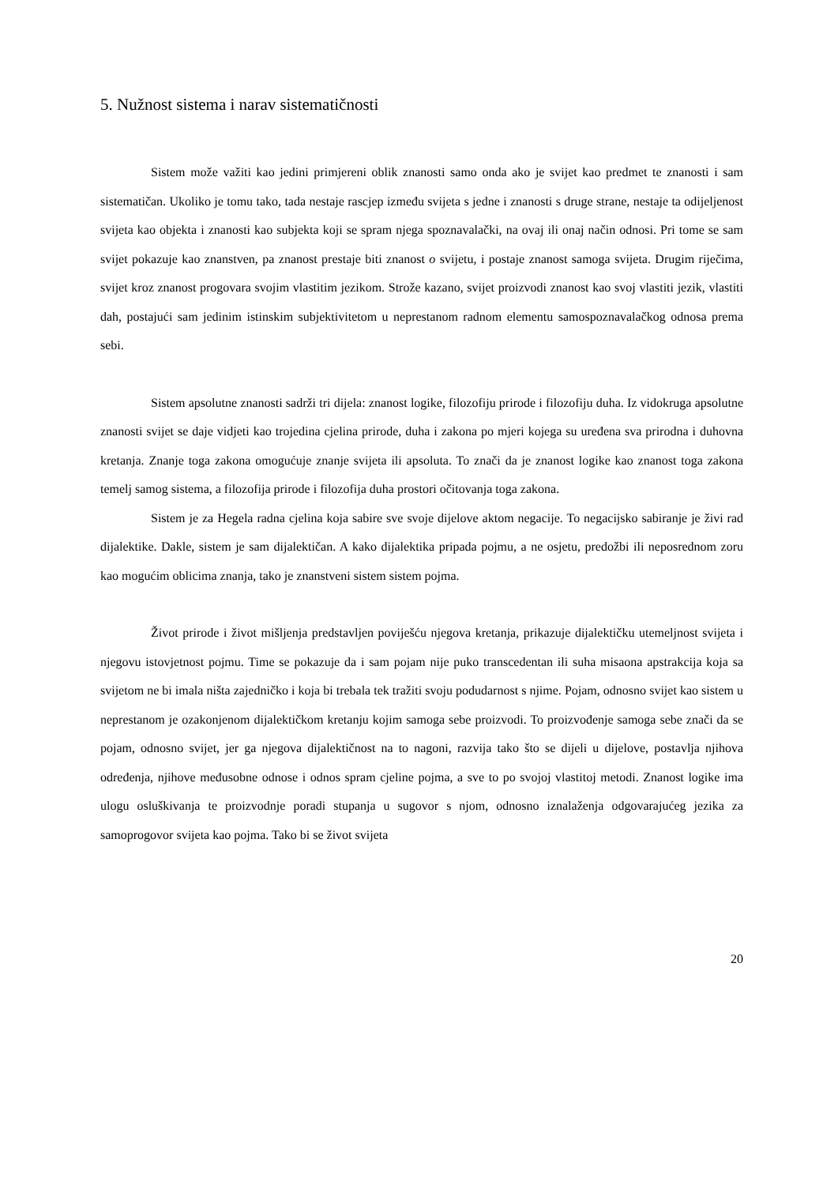5. Nužnost sistema i narav sistematičnosti
Sistem može važiti kao jedini primjereni oblik znanosti samo onda ako je svijet kao predmet te znanosti i sam sistematičan. Ukoliko je tomu tako, tada nestaje rascjep između svijeta s jedne i znanosti s druge strane, nestaje ta odijeljenost svijeta kao objekta i znanosti kao subjekta koji se spram njega spoznavalački, na ovaj ili onaj način odnosi. Pri tome se sam svijet pokazuje kao znanstven, pa znanost prestaje biti znanost o svijetu, i postaje znanost samoga svijeta. Drugim riječima, svijet kroz znanost progovara svojim vlastitim jezikom. Strože kazano, svijet proizvodi znanost kao svoj vlastiti jezik, vlastiti dah, postajući sam jedinim istinskim subjektivitetom u neprestanom radnom elementu samospoznavalačkog odnosa prema sebi.
Sistem apsolutne znanosti sadrži tri dijela: znanost logike, filozofiju prirode i filozofiju duha. Iz vidokruga apsolutne znanosti svijet se daje vidjeti kao trojedina cjelina prirode, duha i zakona po mjeri kojega su uređena sva prirodna i duhovna kretanja. Znanje toga zakona omogućuje znanje svijeta ili apsoluta. To znači da je znanost logike kao znanost toga zakona temelj samog sistema, a filozofija prirode i filozofija duha prostori očitovanja toga zakona.
Sistem je za Hegela radna cjelina koja sabire sve svoje dijelove aktom negacije. To negacijsko sabiranje je živi rad dijalektike. Dakle, sistem je sam dijalektičan. A kako dijalektika pripada pojmu, a ne osjetu, predožbi ili neposrednom zoru kao mogućim oblicima znanja, tako je znanstveni sistem sistem pojma.
Život prirode i život mišljenja predstavljen poviješću njegova kretanja, prikazuje dijalektičku utemeljnost svijeta i njegovu istovjetnost pojmu. Time se pokazuje da i sam pojam nije puko transcedentan ili suha misaona apstrakcija koja sa svijetom ne bi imala ništa zajedničko i koja bi trebala tek tražiti svoju podudarnost s njime. Pojam, odnosno svijet kao sistem u neprestanom je ozakonjenom dijalektičkom kretanju kojim samoga sebe proizvodi. To proizvođenje samoga sebe znači da se pojam, odnosno svijet, jer ga njegova dijalektičnost na to nagoni, razvija tako što se dijeli u dijelove, postavlja njihova određenja, njihove međusobne odnose i odnos spram cjeline pojma, a sve to po svojoj vlastitoj metodi. Znanost logike ima ulogu osluškivanja te proizvodnje poradi stupanja u sugovor s njom, odnosno iznalaženja odgovarajućeg jezika za samoprogovor svijeta kao pojma. Tako bi se život svijeta
20